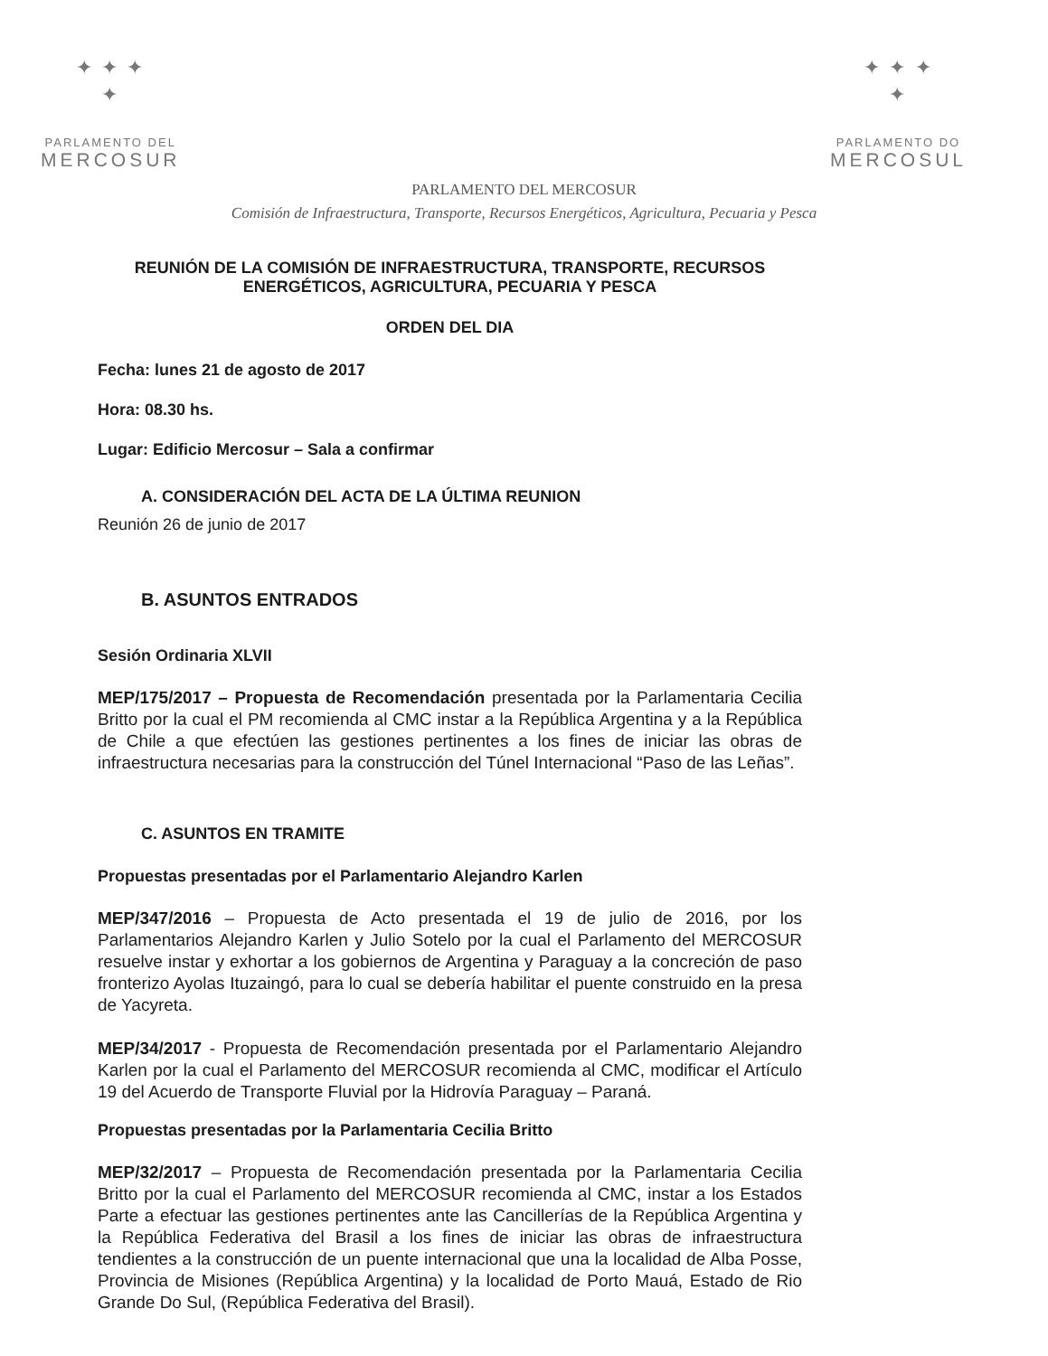✦ ✦ ✦
✦
PARLAMENTO DEL
MERCOSUR
✦ ✦ ✦
✦
PARLAMENTO DO
MERCOSUL
PARLAMENTO DEL MERCOSUR
Comisión de Infraestructura, Transporte, Recursos Energéticos, Agricultura, Pecuaria y Pesca
REUNIÓN DE LA COMISIÓN DE INFRAESTRUCTURA, TRANSPORTE, RECURSOS ENERGÉTICOS, AGRICULTURA, PECUARIA Y PESCA
ORDEN DEL DIA
Fecha: lunes 21 de agosto de 2017
Hora: 08.30 hs.
Lugar: Edificio Mercosur – Sala a confirmar
A. CONSIDERACIÓN DEL ACTA DE LA ÚLTIMA REUNION
Reunión 26 de junio de 2017
B. ASUNTOS ENTRADOS
Sesión Ordinaria XLVII
MEP/175/2017 – Propuesta de Recomendación presentada por la Parlamentaria Cecilia Britto por la cual el PM recomienda al CMC instar a la República Argentina y a la República de Chile a que efectúen las gestiones pertinentes a los fines de iniciar las obras de infraestructura necesarias para la construcción del Túnel Internacional “Paso de las Leñas”.
C. ASUNTOS EN TRAMITE
Propuestas presentadas por el Parlamentario Alejandro Karlen
MEP/347/2016 – Propuesta de Acto presentada el 19 de julio de 2016, por los Parlamentarios Alejandro Karlen y Julio Sotelo por la cual el Parlamento del MERCOSUR resuelve instar y exhortar a los gobiernos de Argentina y Paraguay a la concreción de paso fronterizo Ayolas Ituzaingó, para lo cual se debería habilitar el puente construido en la presa de Yacyreta.
MEP/34/2017 - Propuesta de Recomendación presentada por el Parlamentario Alejandro Karlen por la cual el Parlamento del MERCOSUR recomienda al CMC, modificar el Artículo 19 del Acuerdo de Transporte Fluvial por la Hidrovía Paraguay – Paraná.
Propuestas presentadas por la Parlamentaria Cecilia Britto
MEP/32/2017 – Propuesta de Recomendación presentada por la Parlamentaria Cecilia Britto por la cual el Parlamento del MERCOSUR recomienda al CMC, instar a los Estados Parte a efectuar las gestiones pertinentes ante las Cancillerías de la República Argentina y la República Federativa del Brasil a los fines de iniciar las obras de infraestructura tendientes a la construcción de un puente internacional que una la localidad de Alba Posse, Provincia de Misiones (República Argentina) y la localidad de Porto Mauá, Estado de Rio Grande Do Sul, (República Federativa del Brasil).